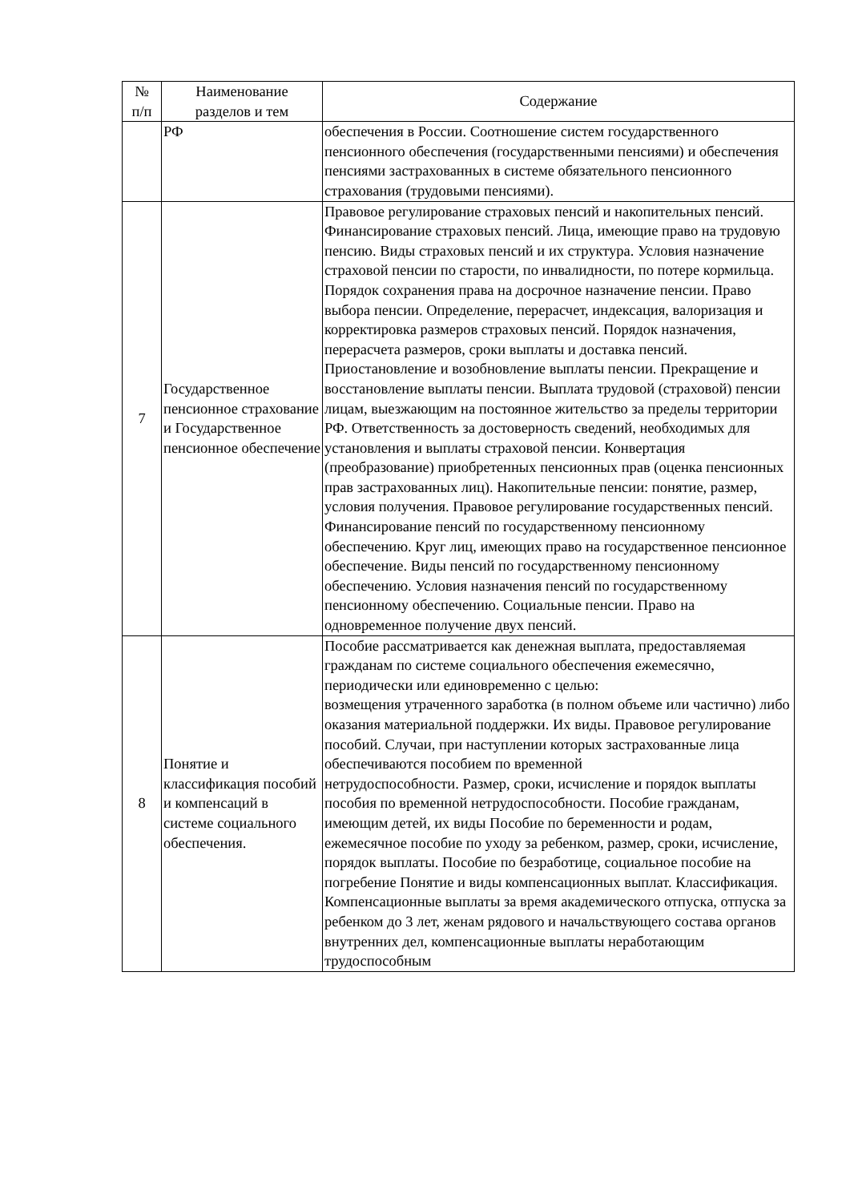| № п/п | Наименование разделов и тем | Содержание |
| --- | --- | --- |
| | РФ | обеспечения в России. Соотношение систем государственного пенсионного обеспечения (государственными пенсиями) и обеспечения пенсиями застрахованных в системе обязательного пенсионного страхования (трудовыми пенсиями). |
| 7 | Государственное пенсионное страхование и Государственное пенсионное обеспечение | Правовое регулирование страховых пенсий и накопительных пенсий. Финансирование страховых пенсий. Лица, имеющие право на трудовую пенсию. Виды страховых пенсий и их структура. Условия назначение страховой пенсии по старости, по инвалидности, по потере кормильца. Порядок сохранения права на досрочное назначение пенсии. Право выбора пенсии. Определение, перерасчет, индексация, валоризация и корректировка размеров страховых пенсий. Порядок назначения, перерасчета размеров, сроки выплаты и доставка пенсий. Приостановление и возобновление выплаты пенсии. Прекращение и восстановление выплаты пенсии. Выплата трудовой (страховой) пенсии лицам, выезжающим на постоянное жительство за пределы территории РФ. Ответственность за достоверность сведений, необходимых для установления и выплаты страховой пенсии. Конвертация (преобразование) приобретенных пенсионных прав (оценка пенсионных прав застрахованных лиц). Накопительные пенсии: понятие, размер, условия получения. Правовое регулирование государственных пенсий. Финансирование пенсий по государственному пенсионному обеспечению. Круг лиц, имеющих право на государственное пенсионное обеспечение. Виды пенсий по государственному пенсионному обеспечению. Условия назначения пенсий по государственному пенсионному обеспечению. Социальные пенсии. Право на одновременное получение двух пенсий. |
| 8 | Понятие и классификация пособий и компенсаций в системе социального обеспечения. | Пособие рассматривается как денежная выплата, предоставляемая гражданам по системе социального обеспечения ежемесячно, периодически или единовременно с целью: возмещения утраченного заработка (в полном объеме или частично) либо оказания материальной поддержки. Их виды. Правовое регулирование пособий. Случаи, при наступлении которых застрахованные лица обеспечиваются пособием по временной нетрудоспособности. Размер, сроки, исчисление и порядок выплаты пособия по временной нетрудоспособности. Пособие гражданам, имеющим детей, их виды Пособие по беременности и родам, ежемесячное пособие по уходу за ребенком, размер, сроки, исчисление, порядок выплаты. Пособие по безработице, социальное пособие на погребение Понятие и виды компенсационных выплат. Классификация. Компенсационные выплаты за время академического отпуска, отпуска за ребенком до 3 лет, женам рядового и начальствующего состава органов внутренних дел, компенсационные выплаты неработающим трудоспособным |